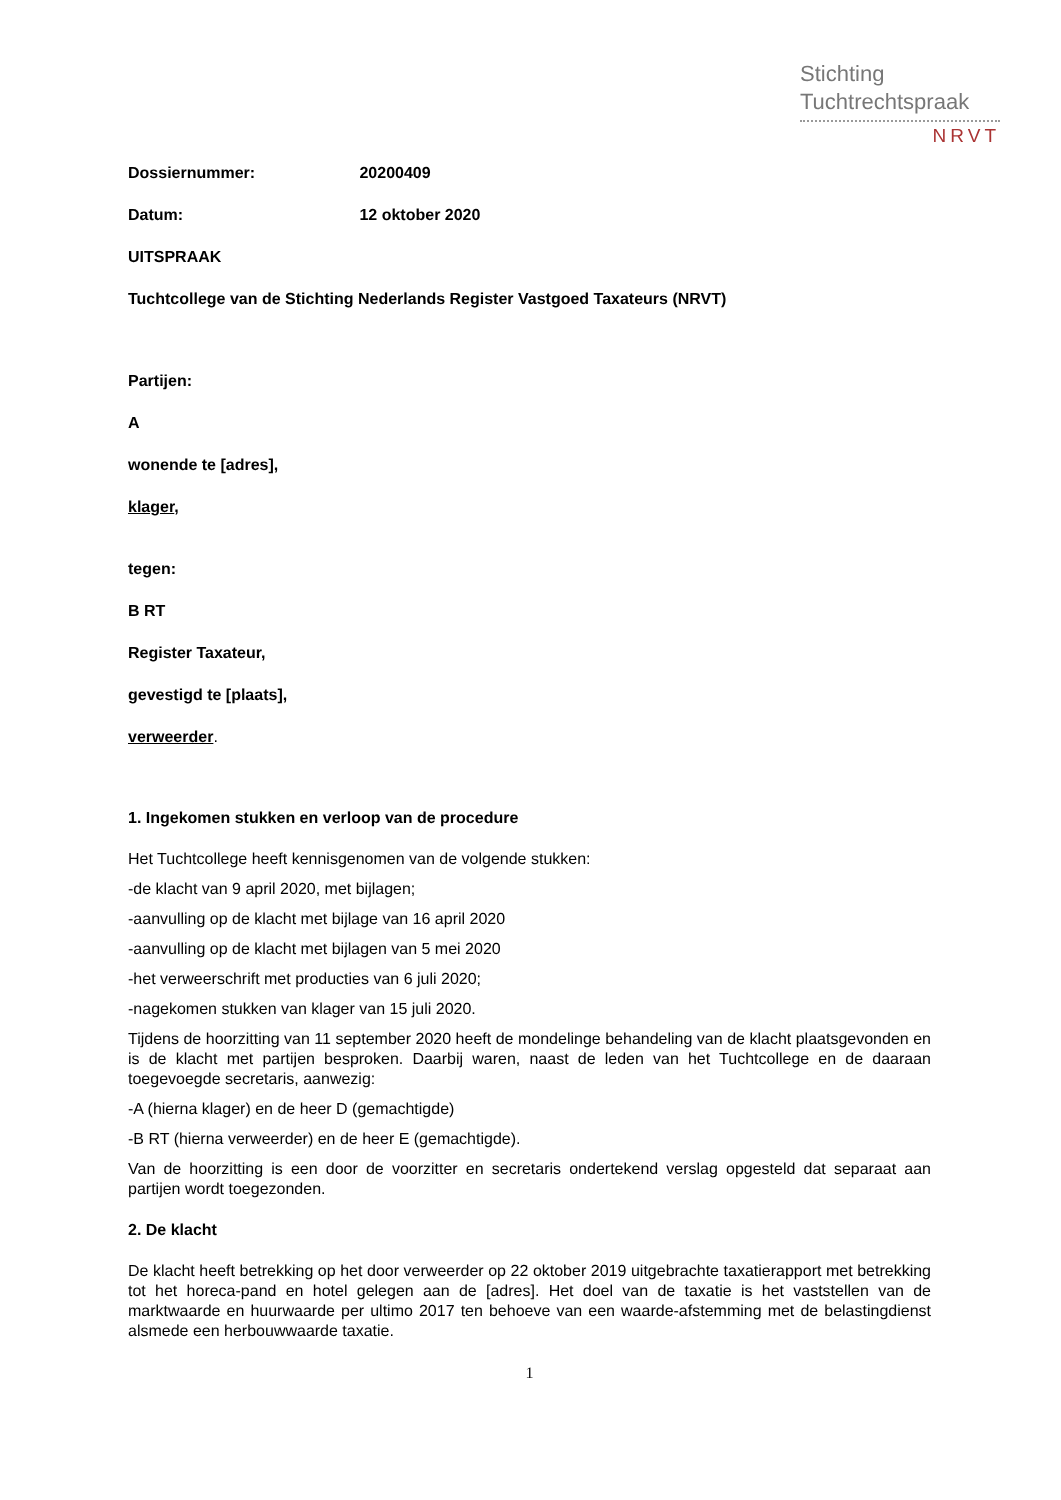Stichting
Tuchtrechtspraak
NRVT
Dossiernummer: 20200409
Datum: 12 oktober 2020
UITSPRAAK
Tuchtcollege van de Stichting Nederlands Register Vastgoed Taxateurs (NRVT)
Partijen:
A
wonende te [adres],
klager,
tegen:
B RT
Register Taxateur,
gevestigd te [plaats],
verweerder.
1. Ingekomen stukken en verloop van de procedure
Het Tuchtcollege heeft kennisgenomen van de volgende stukken:
-de klacht van 9 april 2020, met bijlagen;
-aanvulling op de klacht met bijlage van 16 april 2020
-aanvulling op de klacht met bijlagen van 5 mei 2020
-het verweerschrift met producties van 6 juli 2020;
-nagekomen stukken van klager van 15 juli 2020.
Tijdens de hoorzitting van 11 september 2020 heeft de mondelinge behandeling van de klacht plaatsgevonden en is de klacht met partijen besproken. Daarbij waren, naast de leden van het Tuchtcollege en de daaraan toegevoegde secretaris, aanwezig:
-A (hierna klager) en de heer D (gemachtigde)
-B RT (hierna verweerder) en de heer E (gemachtigde).
Van de hoorzitting is een door de voorzitter en secretaris ondertekend verslag opgesteld dat separaat aan partijen wordt toegezonden.
2. De klacht
De klacht heeft betrekking op het door verweerder op 22 oktober 2019 uitgebrachte taxatierapport met betrekking tot het horeca-pand en hotel gelegen aan de [adres]. Het doel van de taxatie is het vaststellen van de marktwaarde en huurwaarde per ultimo 2017 ten behoeve van een waarde-afstemming met de belastingdienst alsmede een herbouwwaarde taxatie.
1